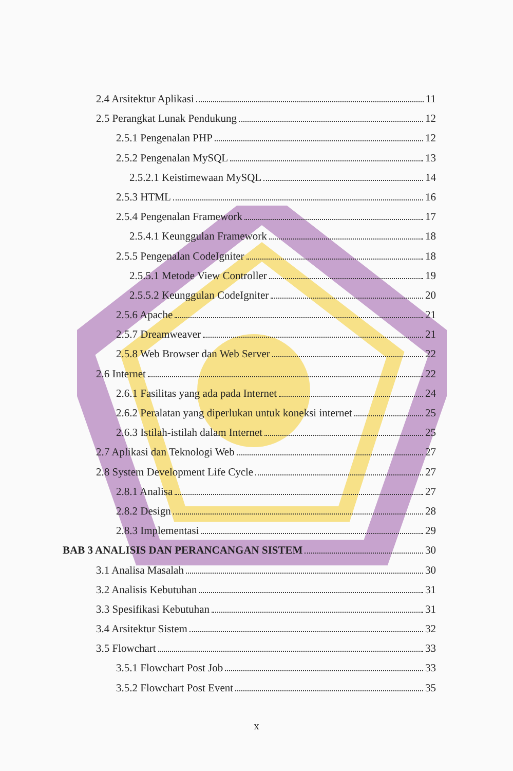2.4 Arsitektur Aplikasi 11
2.5 Perangkat Lunak Pendukung 12
2.5.1 Pengenalan PHP 12
2.5.2 Pengenalan MySQL 13
2.5.2.1 Keistimewaan MySQL 14
2.5.3 HTML 16
2.5.4 Pengenalan Framework 17
2.5.4.1 Keunggulan Framework 18
2.5.5 Pengenalan CodeIgniter 18
2.5.5.1 Metode View Controller 19
2.5.5.2 Keunggulan CodeIgniter 20
2.5.6 Apache 21
2.5.7 Dreamweaver 21
2.5.8 Web Browser dan Web Server 22
2.6 Internet 22
2.6.1 Fasilitas yang ada pada Internet 24
2.6.2 Peralatan yang diperlukan untuk koneksi internet 25
2.6.3 Istilah-istilah dalam Internet 25
2.7 Aplikasi dan Teknologi Web 27
2.8 System Development Life Cycle 27
2.8.1 Analisa 27
2.8.2 Design 28
2.8.3 Implementasi 29
BAB 3 ANALISIS DAN PERANCANGAN SISTEM 30
3.1 Analisa Masalah 30
3.2 Analisis Kebutuhan 31
3.3 Spesifikasi Kebutuhan 31
3.4 Arsitektur Sistem 32
3.5 Flowchart 33
3.5.1 Flowchart Post Job 33
3.5.2 Flowchart Post Event 35
x